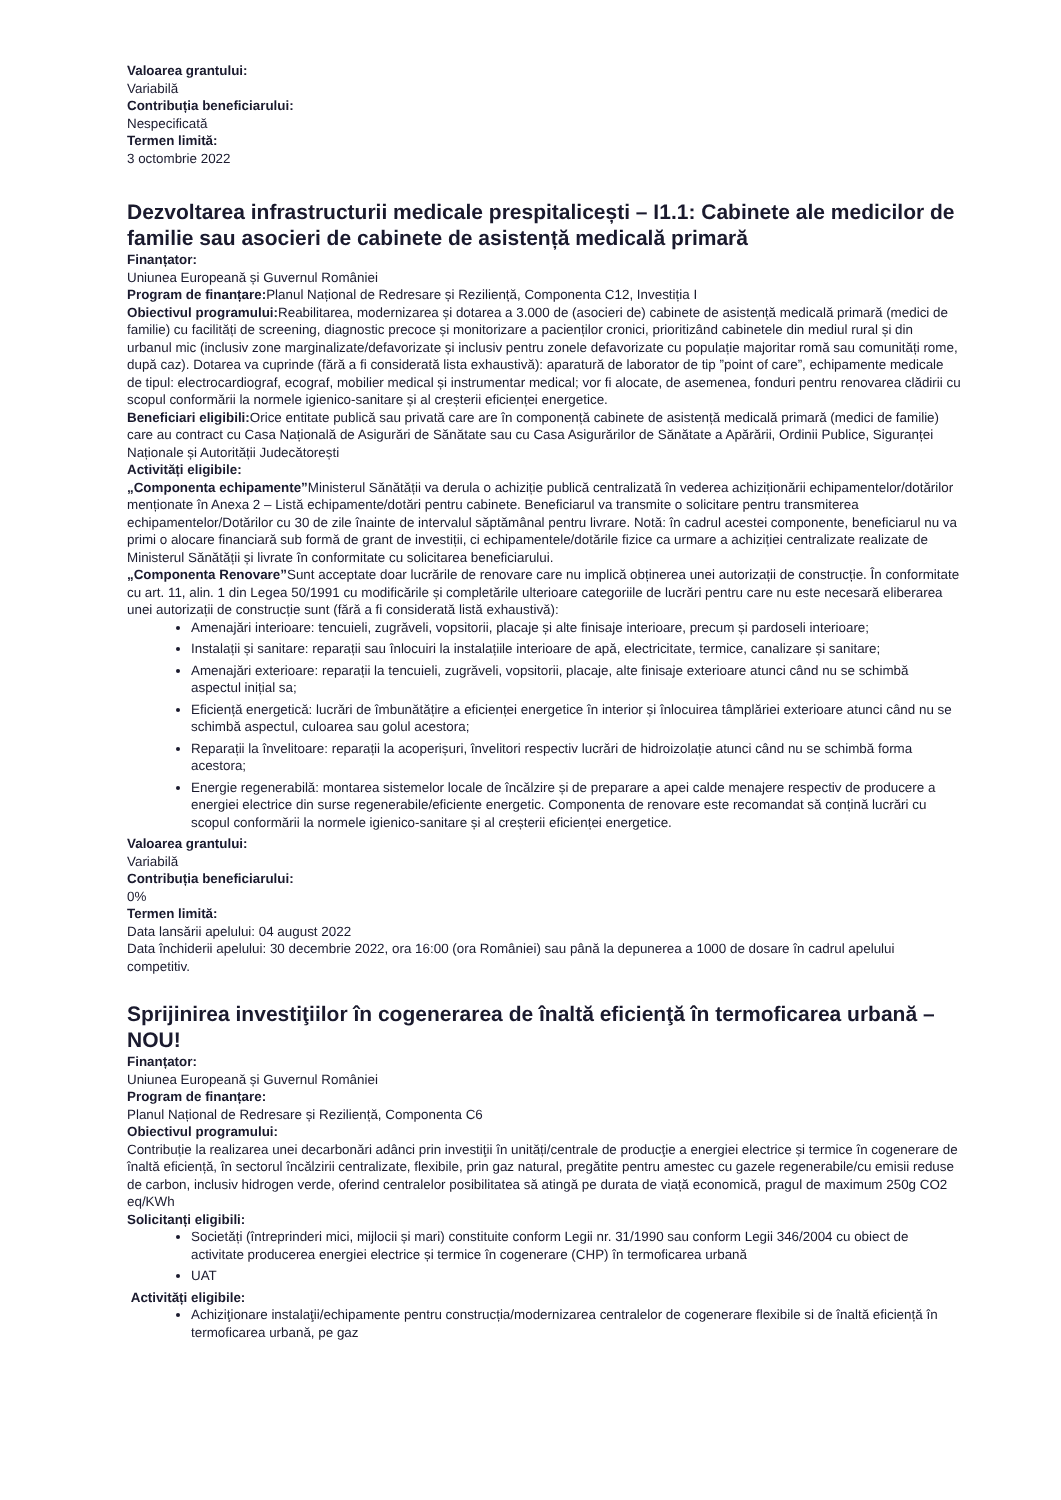Valoarea grantului:
Variabilă
Contribuția beneficiarului:
Nespecificată
Termen limită:
3 octombrie 2022
Dezvoltarea infrastructurii medicale prespitalicești – I1.1: Cabinete ale medicilor de familie sau asocieri de cabinete de asistență medicală primară
Finanțator:
Uniunea Europeană și Guvernul României
Program de finanțare: Planul Național de Redresare și Reziliență, Componenta C12, Investiția I
Obiectivul programului: Reabilitarea, modernizarea și dotarea a 3.000 de (asocieri de) cabinete de asistență medicală primară (medici de familie) cu facilități de screening, diagnostic precoce și monitorizare a pacienților cronici, prioritizând cabinetele din mediul rural și din urbanul mic (inclusiv zone marginalizate/defavorizate și inclusiv pentru zonele defavorizate cu populație majoritar romă sau comunități rome, după caz). Dotarea va cuprinde (fără a fi considerată lista exhaustivă): aparatură de laborator de tip ”point of care”, echipamente medicale de tipul: electrocardiograf, ecograf, mobilier medical și instrumentar medical; vor fi alocate, de asemenea, fonduri pentru renovarea clădirii cu scopul conformării la normele igienico-sanitare și al creșterii eficienței energetice.
Beneficiari eligibili: Orice entitate publică sau privată care are în componență cabinete de asistență medicală primară (medici de familie) care au contract cu Casa Națională de Asigurări de Sănătate sau cu Casa Asigurărilor de Sănătate a Apărării, Ordinii Publice, Siguranței Naționale și Autorității Judecătorești
Activități eligibile:
„Componenta echipamente”Ministerul Sănătății va derula o achiziție publică centralizată în vederea achiziționării echipamentelor/dotărilor menționate în Anexa 2 – Listă echipamente/dotări pentru cabinete. Beneficiarul va transmite o solicitare pentru transmiterea echipamentelor/Dotărilor cu 30 de zile înainte de intervalul săptămânal pentru livrare. Notă: în cadrul acestei componente, beneficiarul nu va primi o alocare financiară sub formă de grant de investiții, ci echipamentele/dotările fizice ca urmare a achiziției centralizate realizate de Ministerul Sănătății și livrate în conformitate cu solicitarea beneficiarului.
„Componenta Renovare”Sunt acceptate doar lucrările de renovare care nu implică obținerea unei autorizații de construcție. În conformitate cu art. 11, alin. 1 din Legea 50/1991 cu modificările și completările ulterioare categoriile de lucrări pentru care nu este necesară eliberarea unei autorizații de construcție sunt (fără a fi considerată listă exhaustivă):
Amenajări interioare: tencuieli, zugrăveli, vopsitorii, placaje și alte finisaje interioare, precum și pardoseli interioare;
Instalații și sanitare: reparații sau înlocuiri la instalațiile interioare de apă, electricitate, termice, canalizare și sanitare;
Amenajări exterioare: reparații la tencuieli, zugrăveli, vopsitorii, placaje, alte finisaje exterioare atunci când nu se schimbă aspectul inițial sa;
Eficiență energetică: lucrări de îmbunătățire a eficienței energetice în interior și înlocuirea tâmplăriei exterioare atunci când nu se schimbă aspectul, culoarea sau golul acestora;
Reparații la învelitoare: reparații la acoperișuri, învelitori respectiv lucrări de hidroizolație atunci când nu se schimbă forma acestora;
Energie regenerabilă: montarea sistemelor locale de încălzire și de preparare a apei calde menajere respectiv de producere a energiei electrice din surse regenerabile/eficiente energetic. Componenta de renovare este recomandat să conțină lucrări cu scopul conformării la normele igienico-sanitare și al creșterii eficienței energetice.
Valoarea grantului:
Variabilă
Contribuția beneficiarului:
0%
Termen limită:
Data lansării apelului: 04 august 2022
Data închiderii apelului: 30 decembrie 2022, ora 16:00 (ora României) sau până la depunerea a 1000 de dosare în cadrul apelului competitiv.
Sprijinirea investiţiilor în cogenerarea de înaltă eficienţă în termoficarea urbană – NOU!
Finanțator:
Uniunea Europeană și Guvernul României
Program de finanțare:
Planul Național de Redresare și Reziliență, Componenta C6
Obiectivul programului:
Contribuție la realizarea unei decarbonări adânci prin investiţii în unități/centrale de producţie a energiei electrice și termice în cogenerare de înaltă eficiență, în sectorul încălzirii centralizate, flexibile, prin gaz natural, pregătite pentru amestec cu gazele regenerabile/cu emisii reduse de carbon, inclusiv hidrogen verde, oferind centralelor posibilitatea să atingă pe durata de viață economică, pragul de maximum 250g CO2 eq/KWh
Solicitanți eligibili:
Societăți (întreprinderi mici, mijlocii și mari) constituite conform Legii nr. 31/1990 sau conform Legii 346/2004 cu obiect de activitate producerea energiei electrice și termice în cogenerare (CHP) în termoficarea urbană
UAT
Activități eligibile:
Achiziţionare instalaţii/echipamente pentru construcția/modernizarea centralelor de cogenerare flexibile si de înaltă eficiență în termoficarea urbană, pe gaz